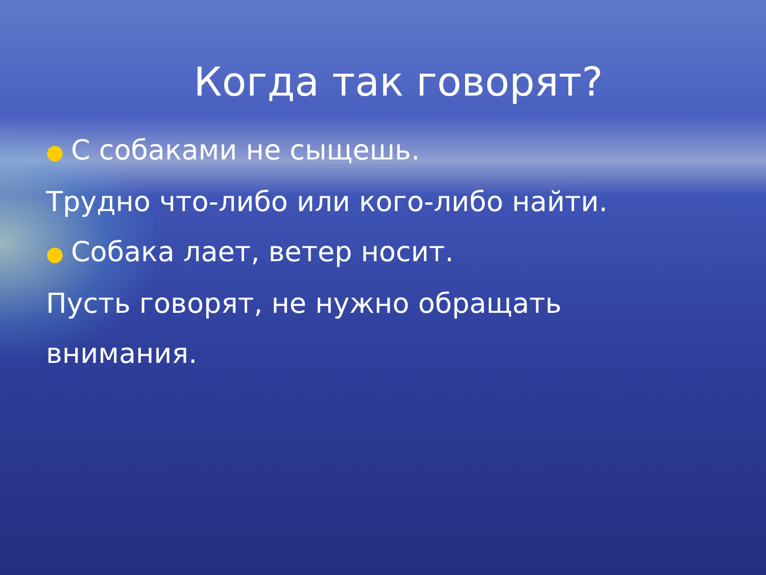Когда так говорят?
● С собаками не сыщешь.
Трудно что-либо или кого-либо найти.
● Собака лает, ветер носит.
Пусть говорят, не нужно обращать
внимания.